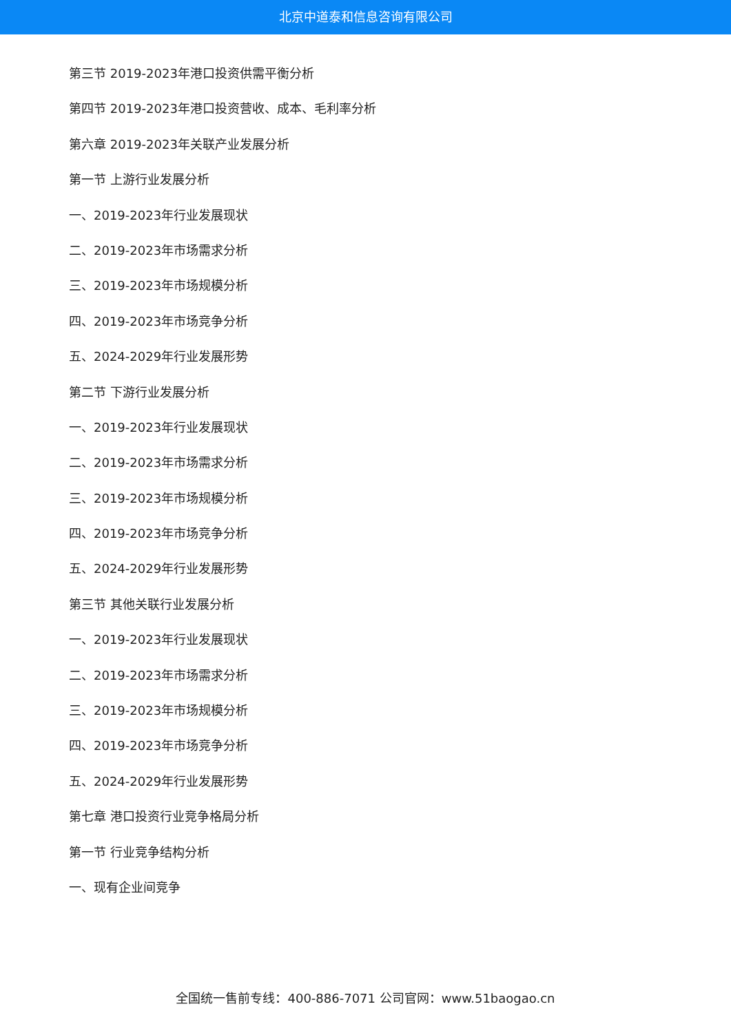北京中道泰和信息咨询有限公司
第三节 2019-2023年港口投资供需平衡分析
第四节 2019-2023年港口投资营收、成本、毛利率分析
第六章 2019-2023年关联产业发展分析
第一节 上游行业发展分析
一、2019-2023年行业发展现状
二、2019-2023年市场需求分析
三、2019-2023年市场规模分析
四、2019-2023年市场竞争分析
五、2024-2029年行业发展形势
第二节 下游行业发展分析
一、2019-2023年行业发展现状
二、2019-2023年市场需求分析
三、2019-2023年市场规模分析
四、2019-2023年市场竞争分析
五、2024-2029年行业发展形势
第三节 其他关联行业发展分析
一、2019-2023年行业发展现状
二、2019-2023年市场需求分析
三、2019-2023年市场规模分析
四、2019-2023年市场竞争分析
五、2024-2029年行业发展形势
第七章 港口投资行业竞争格局分析
第一节 行业竞争结构分析
一、现有企业间竞争
全国统一售前专线：400-886-7071 公司官网：www.51baogao.cn